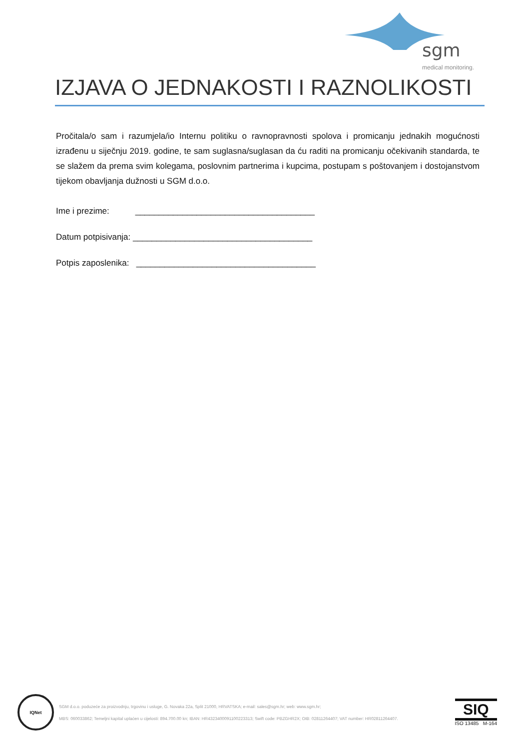sgm
medical monitoring.
IZJAVA O JEDNAKOSTI I RAZNOLIKOSTI
Pročitala/o sam i razumjela/io Internu politiku o ravnopravnosti spolova i promicanju jednakih mogućnosti izrađenu u siječnju 2019. godine, te sam suglasna/suglasan da ću raditi na promicanju očekivanih standarda, te se slažem da prema svim kolegama, poslovnim partnerima i kupcima, postupam s poštovanjem i dostojanstvom tijekom obavljanja dužnosti u SGM d.o.o.
Ime i prezime: ______________________________________
Datum potpisivanja: ______________________________________
Potpis zaposlenika: ______________________________________
IQNet
SGM d.o.o. poduzeće za proizvodnju, trgovinu i usluge, G. Novaka 22a, Split 21000, HRVATSKA; e-mail: sales@sgm.hr; web: www.sgm.hr;
MBS: 060033862; Temeljni kapital uplaćen u cijelosti: 894.700.00 kn; IBAN: HR4323400091100223313; Swift code: PBZGHR2X; OIB: 02811264407; VAT number: HR02811264407.
SIQ
ISO 13485 M-164